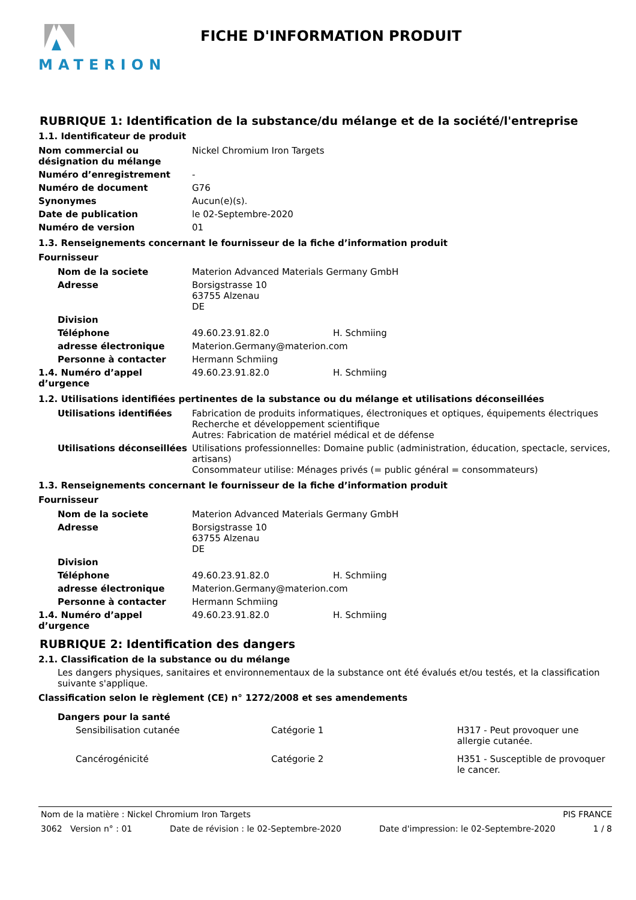MATERION FICHE D'INFORMATION PRODUIT
RUBRIQUE 1: Identification de la substance/du mélange et de la société/l'entreprise
1.1. Identificateur de produit
| Nom commercial ou désignation du mélange | Nickel Chromium Iron Targets |
| Numéro d’enregistrement | - |
| Numéro de document | G76 |
| Synonymes | Aucun(e)(s). |
| Date de publication | le 02-Septembre-2020 |
| Numéro de version | 01 |
1.3. Renseignements concernant le fournisseur de la fiche d’information produit
Fournisseur
| Nom de la societe | Materion Advanced Materials Germany GmbH | |
| Adresse | Borsigstrasse 10 63755 Alzenau DE | |
| Division | | |
| Téléphone | 49.60.23.91.82.0 | H. Schmiing |
| adresse électronique | Materion.Germany@materion.com | |
| Personne à contacter | Hermann Schmiing | |
| 1.4. Numéro d’appel d’urgence | 49.60.23.91.82.0 | H. Schmiing |
1.2. Utilisations identifiées pertinentes de la substance ou du mélange et utilisations déconseillées
| Utilisations identifiées | Fabrication de produits informatiques, électroniques et optiques, équipements électriques Recherche et développement scientifique Autres: Fabrication de matériel médical et de défense |
| Utilisations déconseillées | Utilisations professionnelles: Domaine public (administration, éducation, spectacle, services, artisans) Consommateur utilise: Ménages privés (= public général = consommateurs) |
1.3. Renseignements concernant le fournisseur de la fiche d’information produit
Fournisseur
| Nom de la societe | Materion Advanced Materials Germany GmbH | |
| Adresse | Borsigstrasse 10 63755 Alzenau DE | |
| Division | | |
| Téléphone | 49.60.23.91.82.0 | H. Schmiing |
| adresse électronique | Materion.Germany@materion.com | |
| Personne à contacter | Hermann Schmiing | |
| 1.4. Numéro d’appel d’urgence | 49.60.23.91.82.0 | H. Schmiing |
RUBRIQUE 2: Identification des dangers
2.1. Classification de la substance ou du mélange
Les dangers physiques, sanitaires et environnementaux de la substance ont été évalués et/ou testés, et la classification suivante s'applique.
Classification selon le règlement (CE) n° 1272/2008 et ses amendements
Dangers pour la santé
| Sensibilisation cutanée | Catégorie 1 | H317 - Peut provoquer une allergie cutanée. |
| Cancérogénicité | Catégorie 2 | H351 - Susceptible de provoquer le cancer. |
Nom de la matière : Nickel Chromium Iron Targets PIS FRANCE
3062 Version n° : 01 Date de révision : le 02-Septembre-2020 Date d'impression: le 02-Septembre-2020 1 / 8